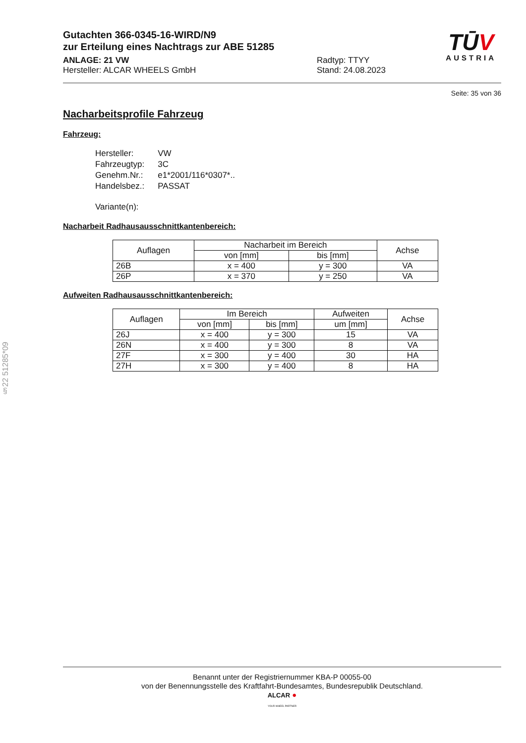Gutachten 366-0345-16-WIRD/N9
zur Erteilung eines Nachtrags zur ABE 51285
ANLAGE: 21 VW Radtyp: TTYY
Hersteller: ALCAR WHEELS GmbH Stand: 24.08.2023
TŪV
AUSTRIA
Seite: 35 von 36
Nacharbeitsprofile Fahrzeug
Fahrzeug:
| Hersteller: | VW |
| Fahrzeugtyp: | 3C |
| Genehm.Nr.: | e1*2001/116*0307*.. |
| Handelsbez.: | PASSAT |
| Variante(n): | |
Nacharbeit Radhausausschnittkantenbereich:
| Auflagen | Nacharbeit im Bereich | | Achse |
| --- | --- | --- | --- |
| | von [mm] | bis [mm] | |
| 26B | x = 400 | y = 300 | VA |
| 26P | x = 370 | y = 250 | VA |
Aufweiten Radhausausschnittkantenbereich:
| Auflagen | Im Bereich | | Aufweiten | Achse |
| --- | --- | --- | --- | --- |
| | von [mm] | bis [mm] | um [mm] | |
| 26J | x = 400 | y = 300 | 15 | VA |
| 26N | x = 400 | y = 300 | 8 | VA |
| 27F | x = 300 | y = 400 | 30 | HA |
| 27H | x = 300 | y = 400 | 8 | HA |
§22 51285*09
Benannt unter der Registriernummer KBA-P 00055-00
von der Benennungsstelle des Kraftfahrt-Bundesamtes, Bundesrepublik Deutschland.
ALCAR ●
YOUR WHEEL PARTNER